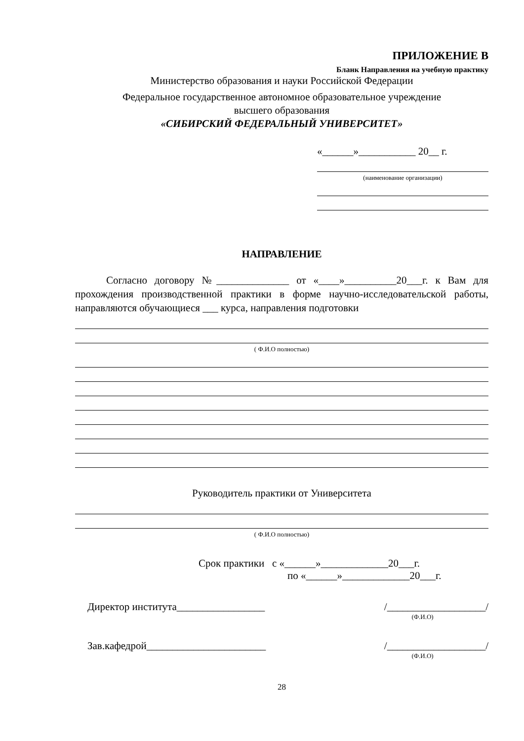ПРИЛОЖЕНИЕ В
Бланк Направления на учебную практику
Министерство образования и науки Российской Федерации
Федеральное государственное автономное образовательное учреждение
высшего образования
«СИБИРСКИЙ ФЕДЕРАЛЬНЫЙ УНИВЕРСИТЕТ»
«______»___________ 20__ г.
(наименование организации)
НАПРАВЛЕНИЕ
Согласно договору №______________ от «____»__________20___г. к Вам для прохождения производственной практики в форме научно-исследовательской работы, направляются обучающиеся ___ курса, направления подготовки
( Ф.И.О полностью)
Руководитель практики от Университета
( Ф.И.О полностью)
Срок практики с «______»_____________20___г.
по «______»_____________20___г.
Директор института_________________ /___________________/
(Ф.И.О)
Зав.кафедрой_______________________ /___________________/
(Ф.И.О)
28